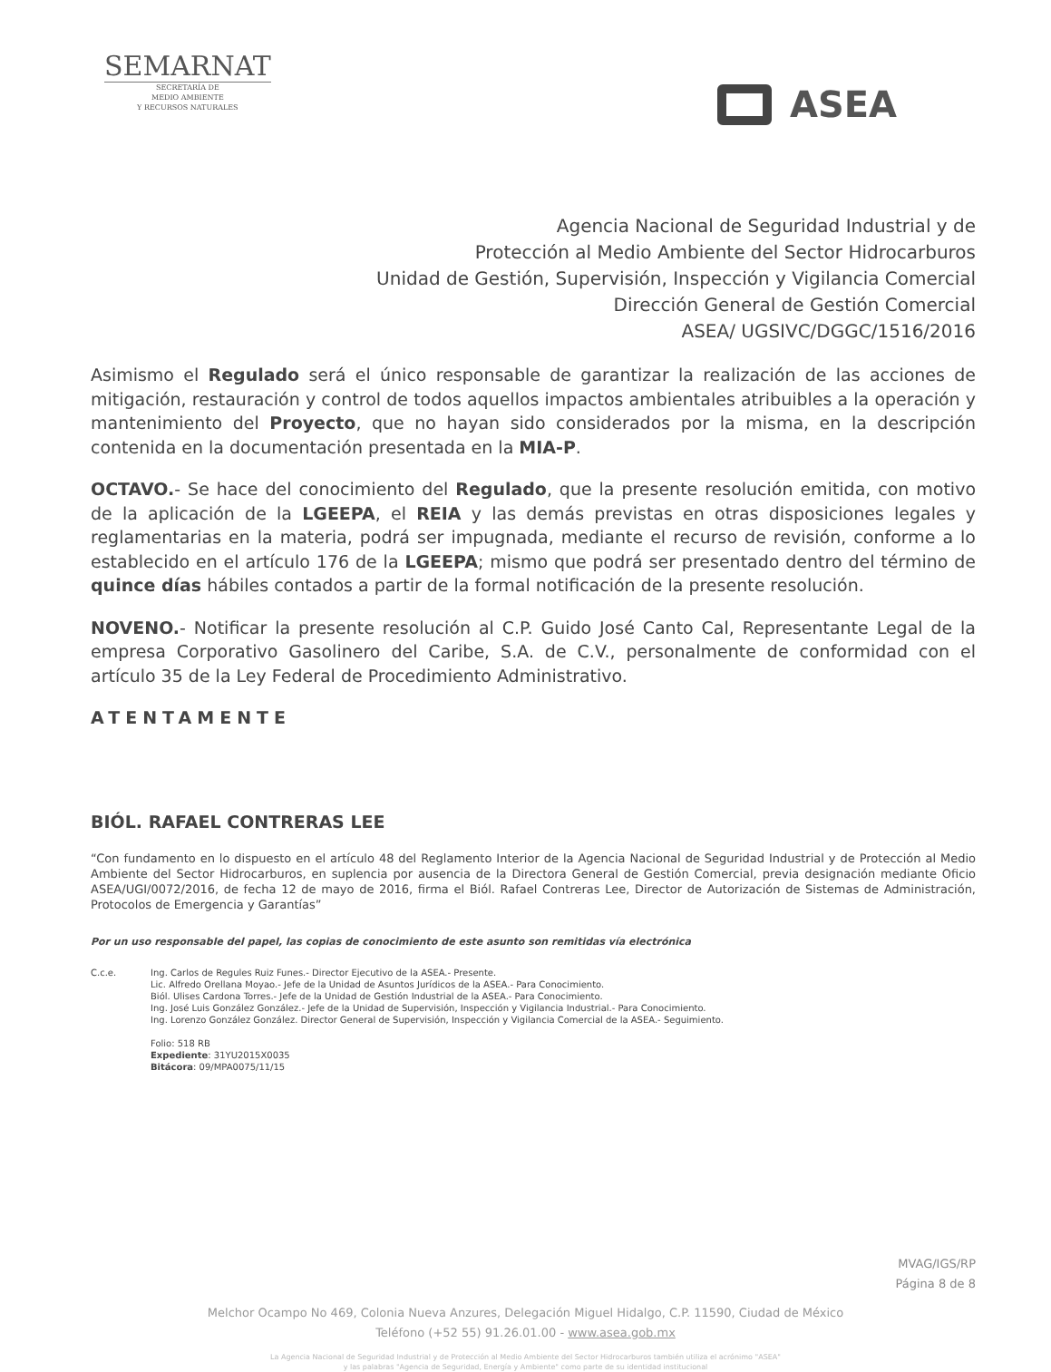SEMARNAT
SECRETARÍA DE
MEDIO AMBIENTE
Y RECURSOS NATURALES
ASEA
Agencia Nacional de Seguridad Industrial y de
Protección al Medio Ambiente del Sector Hidrocarburos
Unidad de Gestión, Supervisión, Inspección y Vigilancia Comercial
Dirección General de Gestión Comercial
ASEA/ UGSIVC/DGGC/1516/2016
Asimismo el Regulado será el único responsable de garantizar la realización de las acciones de mitigación, restauración y control de todos aquellos impactos ambientales atribuibles a la operación y mantenimiento del Proyecto, que no hayan sido considerados por la misma, en la descripción contenida en la documentación presentada en la MIA-P.
OCTAVO.- Se hace del conocimiento del Regulado, que la presente resolución emitida, con motivo de la aplicación de la LGEEPA, el REIA y las demás previstas en otras disposiciones legales y reglamentarias en la materia, podrá ser impugnada, mediante el recurso de revisión, conforme a lo establecido en el artículo 176 de la LGEEPA; mismo que podrá ser presentado dentro del término de quince días hábiles contados a partir de la formal notificación de la presente resolución.
NOVENO.- Notificar la presente resolución al C.P. Guido José Canto Cal, Representante Legal de la empresa Corporativo Gasolinero del Caribe, S.A. de C.V., personalmente de conformidad con el artículo 35 de la Ley Federal de Procedimiento Administrativo.
ATENTAMENTE
BIÓL. RAFAEL CONTRERAS LEE
“Con fundamento en lo dispuesto en el artículo 48 del Reglamento Interior de la Agencia Nacional de Seguridad Industrial y de Protección al Medio Ambiente del Sector Hidrocarburos, en suplencia por ausencia de la Directora General de Gestión Comercial, previa designación mediante Oficio ASEA/UGI/0072/2016, de fecha 12 de mayo de 2016, firma el Biól. Rafael Contreras Lee, Director de Autorización de Sistemas de Administración, Protocolos de Emergencia y Garantías”
Por un uso responsable del papel, las copias de conocimiento de este asunto son remitidas vía electrónica
C.c.e. Ing. Carlos de Regules Ruiz Funes.- Director Ejecutivo de la ASEA.- Presente.
Lic. Alfredo Orellana Moyao.- Jefe de la Unidad de Asuntos Jurídicos de la ASEA.- Para Conocimiento.
Biól. Ulises Cardona Torres.- Jefe de la Unidad de Gestión Industrial de la ASEA.- Para Conocimiento.
Ing. José Luis González González.- Jefe de la Unidad de Supervisión, Inspección y Vigilancia Industrial.- Para Conocimiento.
Ing. Lorenzo González González. Director General de Supervisión, Inspección y Vigilancia Comercial de la ASEA.- Seguimiento.
Folio: 518 RB
Expediente: 31YU2015X0035
Bitácora: 09/MPA0075/11/15
MVAG/IGS/RP
Página 8 de 8
Melchor Ocampo No 469, Colonia Nueva Anzures, Delegación Miguel Hidalgo, C.P. 11590, Ciudad de México
Teléfono (+52 55) 91.26.01.00 - www.asea.gob.mx
La Agencia Nacional de Seguridad Industrial y de Protección al Medio Ambiente del Sector Hidrocarburos también utiliza el acrónimo "ASEA"
y las palabras "Agencia de Seguridad, Energía y Ambiente" como parte de su identidad institucional